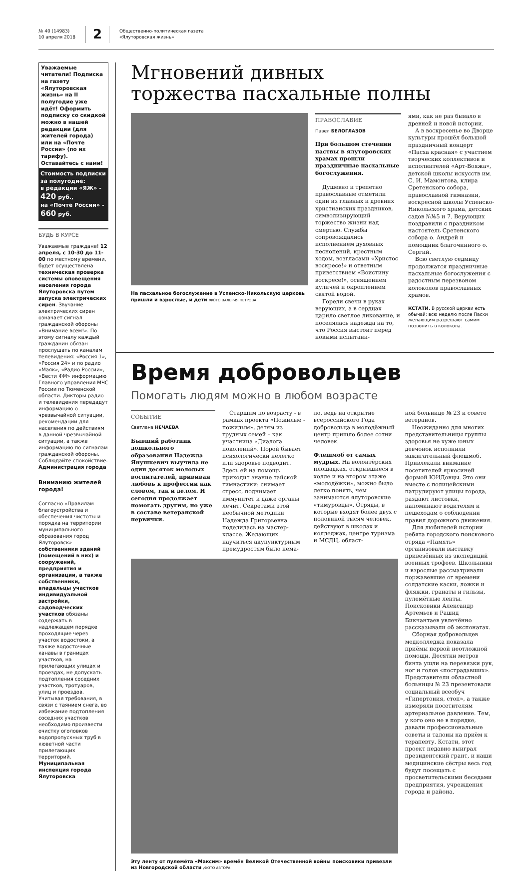№ 40 (14983)
10 апреля 2018
2
Общественно-политическая газета
«Ялуторовская жизнь»
Уважаемые читатели! Подписка на газету «Ялуторовская жизнь» на II полугодие уже идёт! Оформить подписку со скидкой можно в нашей редакции (для жителей города) или на «Почте России» (по их тарифу). Оставайтесь с нами!
Стоимость подписки за полугодие:
в редакции «ЯЖ» - 420 руб.,
на «Почте России» - 660 руб.
БУДЬ В КУРСЕ
Уважаемые граждане! 12 апреля, с 10-30 до 11-00 по местному времени, будет осуществлена техническая проверка системы оповещения населения города Ялуторовска путем запуска электрических сирен. Звучание электрических сирен означает сигнал гражданской обороны «Внимание всем!». По этому сигналу каждый гражданин обязан прослушать по каналам телевидения: «Россия 1», «Россия 24» и по радио «Маяк», «Радио России», «Вести ФМ» информацию Главного управления МЧС России по Тюменской области. Дикторы радио и телевидения передадут информацию о чрезвычайной ситуации, рекомендации для населения по действиям в данной чрезвычайной ситуации, а также информацию по сигналам гражданской обороны. Соблюдайте спокойствие.
Администрация города
Вниманию жителей города!
Согласно «Правилам благоустройства и обеспечения чистоты и порядка на территории муниципального образования город Ялуторовск» собственники зданий (помещений в них) и сооружений, предприятия и организации, а также собственники, владельцы участков индивидуальной застройки, садоводческих участков обязаны содержать в надлежащем порядке проходящие через участок водостоки, а также водосточные канавы в границах участков, на прилегающих улицах и проездах, не допускать подтопления соседних участков, тротуаров, улиц и проездов.
Учитывая требования, в связи с таянием снега, во избежание подтопления соседних участков необходимо произвести очистку оголовков водопропускных труб в кюветной части прилегающих территорий.
Муниципальная инспекция города Ялуторовска
Мгновений дивных
торжества пасхальные полны
На пасхальное богослужение в Успенско-Никольскую церковь пришли и взрослые, и дети /ФОТО ВАЛЕРИЯ ПЕТРОВА
ПРАВОСЛАВИЕ
Павел БЕЛОГЛАЗОВ
При большом стечении паствы в ялуторовских храмах прошли праздничные пасхальные богослужения.
Душевно и трепетно православные отметили один из главных и древних христианских праздников, символизирующий торжество жизни над смертью. Службы сопровождались исполнением духовных песнопений, крестным ходом, возгласами «Христос воскресе!» и ответным приветствием «Воистину воскресе!», освящением куличей и окроплением святой водой.
Горели свечи в руках верующих, а в сердцах царило светлое ликование, и поселялась надежда на то, что Россия выстоит перед новыми испытани-
ями, как не раз бывало в древней и новой истории.
А в воскресенье во Дворце культуры прошёл большой праздничный концерт «Пасха красная» с участием творческих коллективов и исполнителей «Арт-Вояжа», детской школы искусств им. С. И. Мамонтова, клира Сретенского собора, православной гимназии, воскресной школы Успенско-Никольского храма, детских садов №№5 и 7. Верующих поздравили с праздником настоятель Сретенского собора о. Андрей и помощник благочинного о. Сергий.
Всю светлую седмицу продолжатся праздничные пасхальные богослужения с радостным перезвоном колоколов православных храмов.
КСТАТИ. В русской церкви есть обычай: всю неделю после Пасхи желающим разрешают самим позвонить в колокола.
Время добровольцев
Помогать людям можно в любом возрасте
СОБЫТИЕ
Светлана НЕЧАЕВА
Бывший работник дошкольного образования Надежда Янушкевич выучила не один десяток молодых воспитателей, прививая любовь к профессии как словом, так и делом. И сегодня продолжает помогать другим, но уже в составе ветеранской первички.
Старшим по возрасту - в рамках проекта «Пожилые - пожилым», детям из трудных семей – как участница «Диалога поколений». Порой бывает психологически нелегко или здоровье подводит. Здесь ей на помощь приходит знание тайской гимнастики: снимает стресс, поднимает иммунитет и даже органы лечит. Секретами этой необычной методики Надежда Григорьевна поделилась на мастер-классе. Желающих научиться акупунктурным премудростям было нема-
ло, ведь на открытие всероссийского Года добровольца в молодёжный центр пришло более сотни человек.
Флешмоб от самых мудрых. На волонтёрских площадках, открывшиеся в холле и на втором этаже «молодёжки», можно было легко понять, чем занимаются ялуторовские «тимуровцы». Отряды, в которые входят более двух с половиной тысяч человек, действуют в школах и колледжах, центре туризма и МСДЦ, област-
Эту ленту от пулемёта «Максим» времён Великой Отечественной войны поисковики привезли из Новгородской области /ФОТО АВТОРА
ной больнице № 23 и совете ветеранов.
Неожиданно для многих представительницы группы здоровья не хуже юных девчонок исполнили зажигательный флешмоб. Привлекали внимание посетителей яркосиней формой ЮИДовцы. Это они вместе с полицейскими патрулируют улицы города, раздают листовки, напоминают водителям и пешеходам о соблюдении правил дорожного движения.
Для любителей истории ребята городского поискового отряда «Память» организовали выставку привезённых из экспедиций военных трофеев. Школьники и взрослые рассматривали поржавевшие от времени солдатские каски, ложки и фляжки, гранаты и гильзы, пулемётные ленты. Поисковики Александр Артемьев и Рашид Бикчантаев увлечённо рассказывали об экспонатах.
Сборная добровольцев медколледжа показала приёмы первой неотложной помощи. Десятки метров бинта ушли на перевязки рук, ног и голов «пострадавших». Представители областной больницы № 23 презентовали социальный всеобуч «Гипертония, стоп», а также измеряли посетителям артериальное давление. Тем, у кого оно не в порядке, давали профессиональные советы и талоны на приём к терапевту. Кстати, этот проект недавно выиграл президентский грант, и наши медицинские сёстры весь год будут посещать с просветительскими беседами предприятия, учреждения города и района.